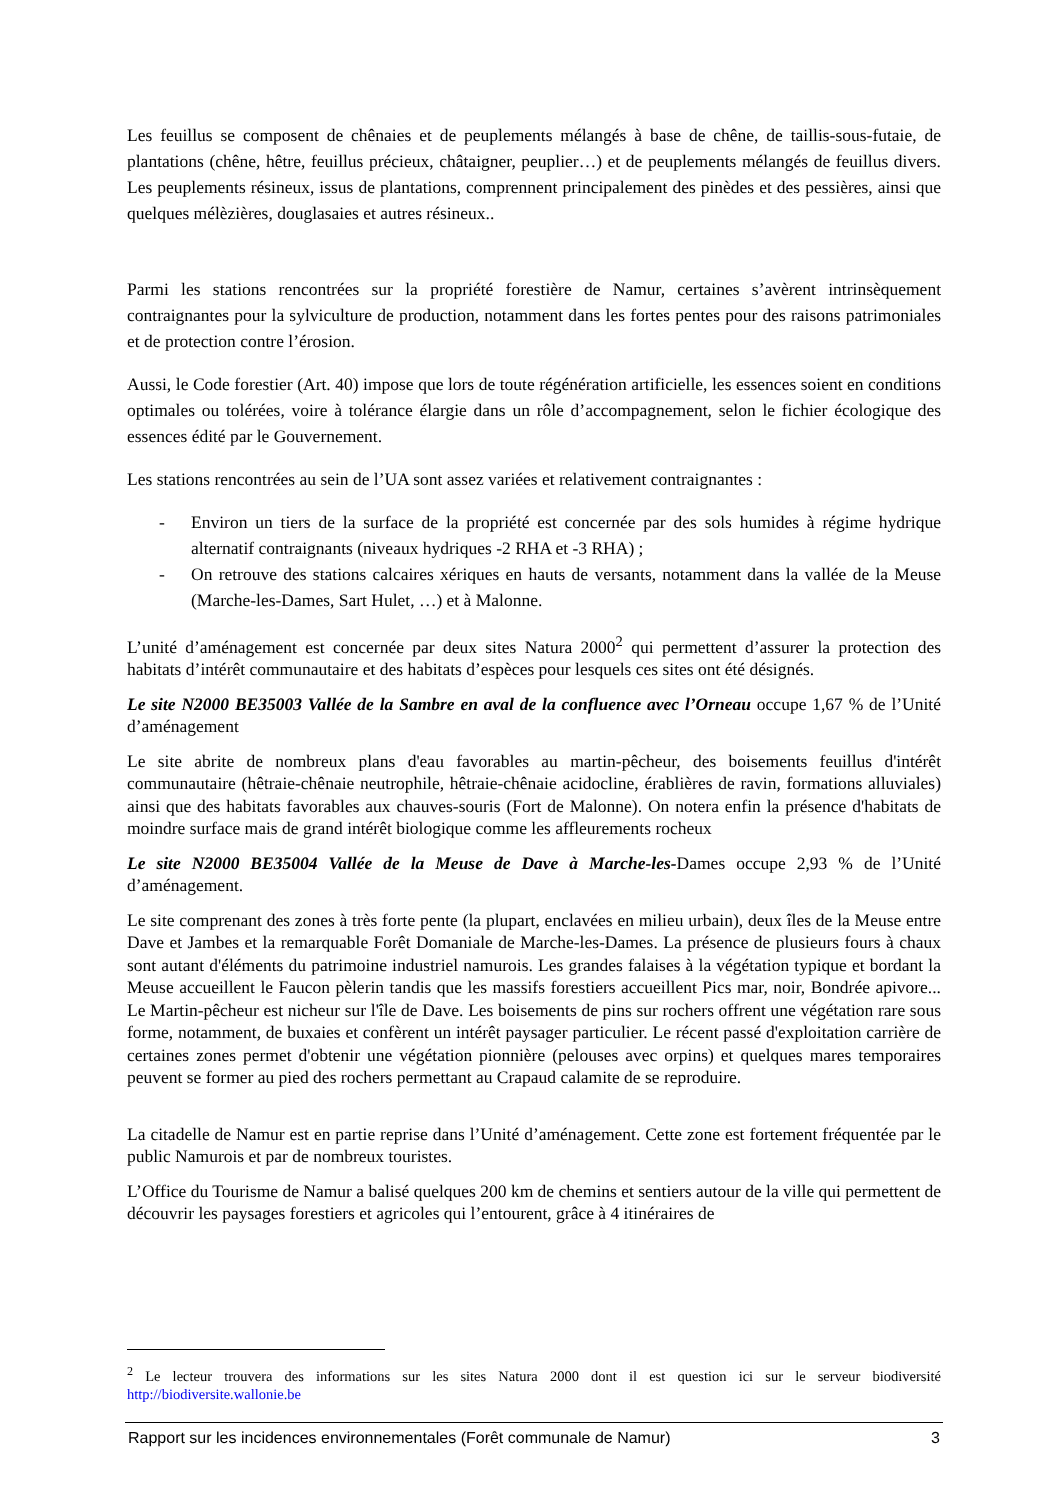Les feuillus se composent de chênaies et de peuplements mélangés à base de chêne, de taillis-sous-futaie, de plantations (chêne, hêtre, feuillus précieux, châtaigner, peuplier…) et de peuplements mélangés de feuillus divers. Les peuplements résineux, issus de plantations, comprennent principalement des pinèdes et des pessières, ainsi que quelques mélèzières, douglasaies et autres résineux..
Parmi les stations rencontrées sur la propriété forestière de Namur, certaines s’avèrent intrinsèquement contraignantes pour la sylviculture de production, notamment dans les fortes pentes pour des raisons patrimoniales et de protection contre l’érosion.
Aussi, le Code forestier (Art. 40) impose que lors de toute régénération artificielle, les essences soient en conditions optimales ou tolérées, voire à tolérance élargie dans un rôle d’accompagnement, selon le fichier écologique des essences édité par le Gouvernement.
Les stations rencontrées au sein de l’UA sont assez variées et relativement contraignantes :
- Environ un tiers de la surface de la propriété est concernée par des sols humides à régime hydrique alternatif contraignants (niveaux hydriques -2 RHA et -3 RHA) ;
- On retrouve des stations calcaires xériques en hauts de versants, notamment dans la vallée de la Meuse (Marche-les-Dames, Sart Hulet, …) et à Malonne.
L’unité d’aménagement est concernée par deux sites Natura 2000<sup>2</sup> qui permettent d’assurer la protection des habitats d’intérêt communautaire et des habitats d’espèces pour lesquels ces sites ont été désignés.
Le site N2000 BE35003 Vallée de la Sambre en aval de la confluence avec l’Orneau occupe 1,67 % de l’Unité d’aménagement
Le site abrite de nombreux plans d'eau favorables au martin-pêcheur, des boisements feuillus d'intérêt communautaire (hêtraie-chênaie neutrophile, hêtraie-chênaie acidocline, érablières de ravin, formations alluviales) ainsi que des habitats favorables aux chauves-souris (Fort de Malonne). On notera enfin la présence d'habitats de moindre surface mais de grand intérêt biologique comme les affleurements rocheux
Le site N2000 BE35004 Vallée de la Meuse de Dave à Marche-les-Dames occupe 2,93 % de l’Unité d’aménagement.
Le site comprenant des zones à très forte pente (la plupart, enclavées en milieu urbain), deux îles de la Meuse entre Dave et Jambes et la remarquable Forêt Domaniale de Marche-les-Dames. La présence de plusieurs fours à chaux sont autant d'éléments du patrimoine industriel namurois. Les grandes falaises à la végétation typique et bordant la Meuse accueillent le Faucon pèlerin tandis que les massifs forestiers accueillent Pics mar, noir, Bondrée apivore... Le Martin-pêcheur est nicheur sur l'île de Dave. Les boisements de pins sur rochers offrent une végétation rare sous forme, notamment, de buxaies et confèrent un intérêt paysager particulier. Le récent passé d'exploitation carrière de certaines zones permet d'obtenir une végétation pionnière (pelouses avec orpins) et quelques mares temporaires peuvent se former au pied des rochers permettant au Crapaud calamite de se reproduire.
La citadelle de Namur est en partie reprise dans l’Unité d’aménagement. Cette zone est fortement fréquentée par le public Namurois et par de nombreux touristes.
L’Office du Tourisme de Namur a balisé quelques 200 km de chemins et sentiers autour de la ville qui permettent de découvrir les paysages forestiers et agricoles qui l’entourent, grâce à 4 itinéraires de
<sup>2</sup> Le lecteur trouvera des informations sur les sites Natura 2000 dont il est question ici sur le serveur biodiversité http://biodiversite.wallonie.be
Rapport sur les incidences environnementales (Forêt communale de Namur) 3